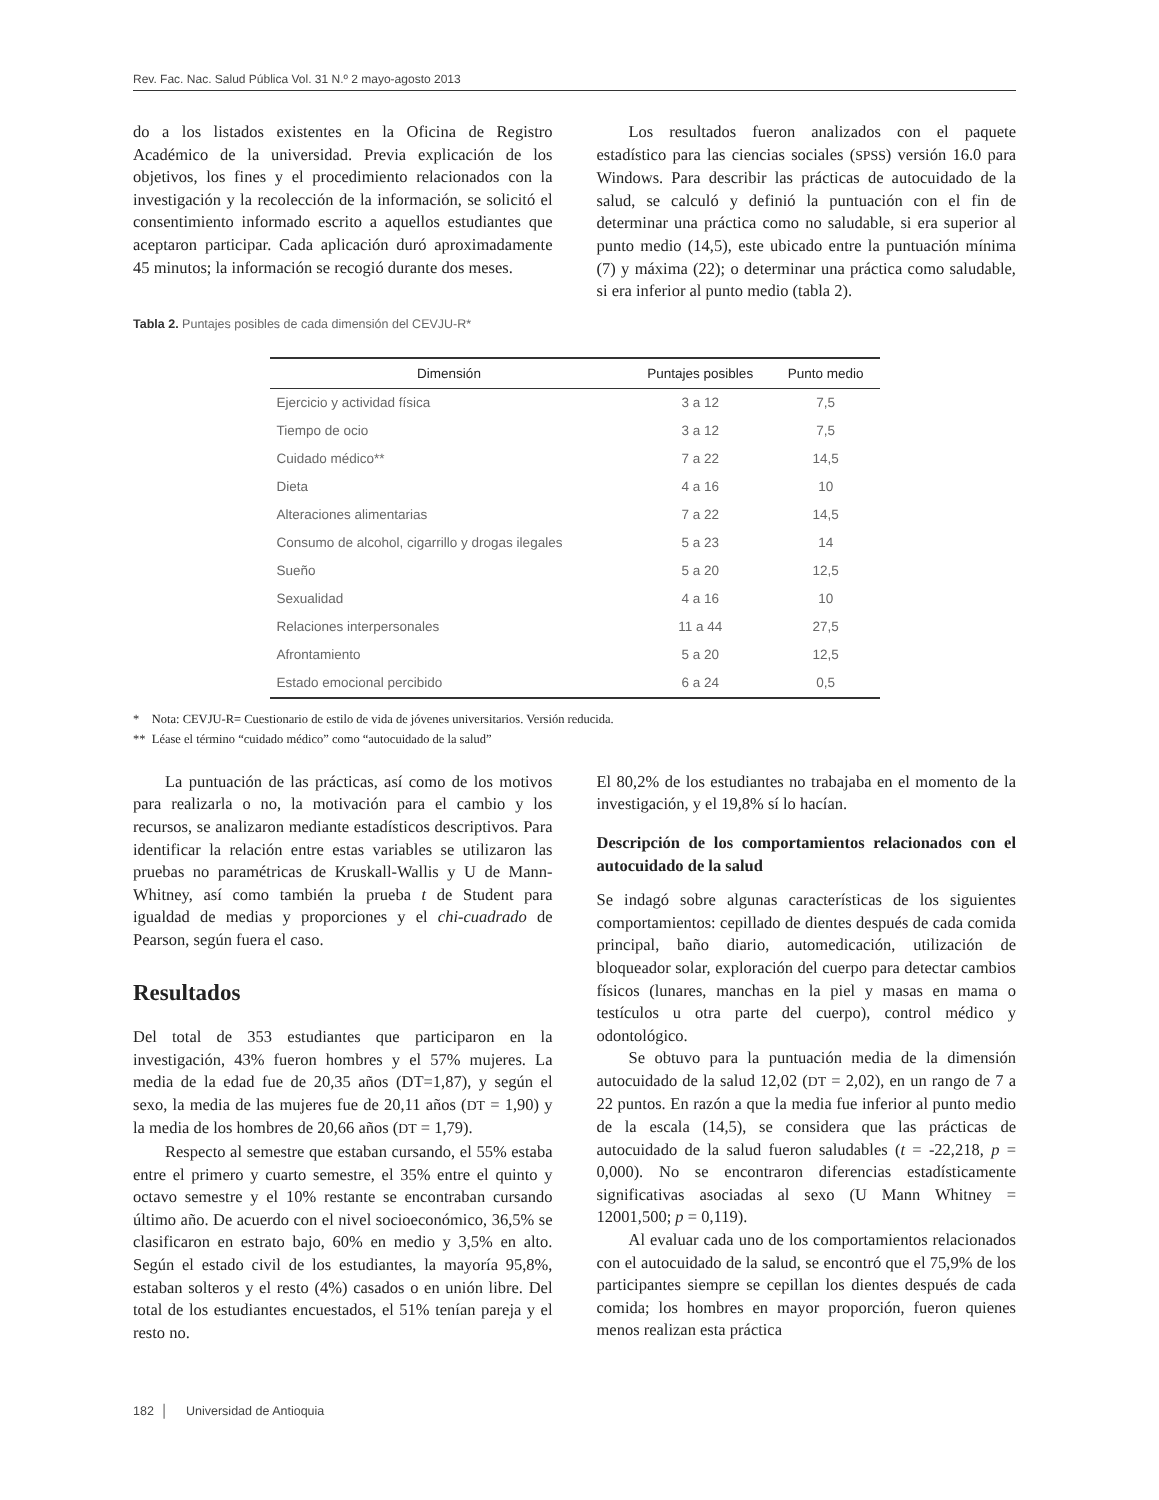Rev. Fac. Nac. Salud Pública Vol. 31 N.º 2 mayo-agosto 2013
do a los listados existentes en la Oficina de Registro Académico de la universidad. Previa explicación de los objetivos, los fines y el procedimiento relacionados con la investigación y la recolección de la información, se solicitó el consentimiento informado escrito a aquellos estudiantes que aceptaron participar. Cada aplicación duró aproximadamente 45 minutos; la información se recogió durante dos meses.
Los resultados fueron analizados con el paquete estadístico para las ciencias sociales (SPSS) versión 16.0 para Windows. Para describir las prácticas de autocuidado de la salud, se calculó y definió la puntuación con el fin de determinar una práctica como no saludable, si era superior al punto medio (14,5), este ubicado entre la puntuación mínima (7) y máxima (22); o determinar una práctica como saludable, si era inferior al punto medio (tabla 2).
Tabla 2. Puntajes posibles de cada dimensión del CEVJU-R*
| Dimensión | Puntajes posibles | Punto medio |
| --- | --- | --- |
| Ejercicio y actividad física | 3 a 12 | 7,5 |
| Tiempo de ocio | 3 a 12 | 7,5 |
| Cuidado médico** | 7 a 22 | 14,5 |
| Dieta | 4 a 16 | 10 |
| Alteraciones alimentarias | 7 a 22 | 14,5 |
| Consumo de alcohol, cigarrillo y drogas ilegales | 5 a 23 | 14 |
| Sueño | 5 a 20 | 12,5 |
| Sexualidad | 4 a 16 | 10 |
| Relaciones interpersonales | 11 a 44 | 27,5 |
| Afrontamiento | 5 a 20 | 12,5 |
| Estado emocional percibido | 6 a 24 | 0,5 |
* Nota: CEVJU-R= Cuestionario de estilo de vida de jóvenes universitarios. Versión reducida.
** Léase el término “cuidado médico” como “autocuidado de la salud”
La puntuación de las prácticas, así como de los motivos para realizarla o no, la motivación para el cambio y los recursos, se analizaron mediante estadísticos descriptivos. Para identificar la relación entre estas variables se utilizaron las pruebas no paramétricas de Kruskall-Wallis y U de Mann-Whitney, así como también la prueba t de Student para igualdad de medias y proporciones y el chi-cuadrado de Pearson, según fuera el caso.
Resultados
Del total de 353 estudiantes que participaron en la investigación, 43% fueron hombres y el 57% mujeres. La media de la edad fue de 20,35 años (DT=1,87), y según el sexo, la media de las mujeres fue de 20,11 años (DT = 1,90) y la media de los hombres de 20,66 años (DT = 1,79).
Respecto al semestre que estaban cursando, el 55% estaba entre el primero y cuarto semestre, el 35% entre el quinto y octavo semestre y el 10% restante se encontraban cursando último año. De acuerdo con el nivel socioeconómico, 36,5% se clasificaron en estrato bajo, 60% en medio y 3,5% en alto. Según el estado civil de los estudiantes, la mayoría 95,8%, estaban solteros y el resto (4%) casados o en unión libre. Del total de los estudiantes encuestados, el 51% tenían pareja y el resto no.
El 80,2% de los estudiantes no trabajaba en el momento de la investigación, y el 19,8% sí lo hacían.
Descripción de los comportamientos relacionados con el autocuidado de la salud
Se indagó sobre algunas características de los siguientes comportamientos: cepillado de dientes después de cada comida principal, baño diario, automedicación, utilización de bloqueador solar, exploración del cuerpo para detectar cambios físicos (lunares, manchas en la piel y masas en mama o testículos u otra parte del cuerpo), control médico y odontológico.
Se obtuvo para la puntuación media de la dimensión autocuidado de la salud 12,02 (DT = 2,02), en un rango de 7 a 22 puntos. En razón a que la media fue inferior al punto medio de la escala (14,5), se considera que las prácticas de autocuidado de la salud fueron saludables (t = -22,218, p = 0,000). No se encontraron diferencias estadísticamente significativas asociadas al sexo (U Mann Whitney = 12001,500; p = 0,119).
Al evaluar cada uno de los comportamientos relacionados con el autocuidado de la salud, se encontró que el 75,9% de los participantes siempre se cepillan los dientes después de cada comida; los hombres en mayor proporción, fueron quienes menos realizan esta práctica
182 │ Universidad de Antioquia